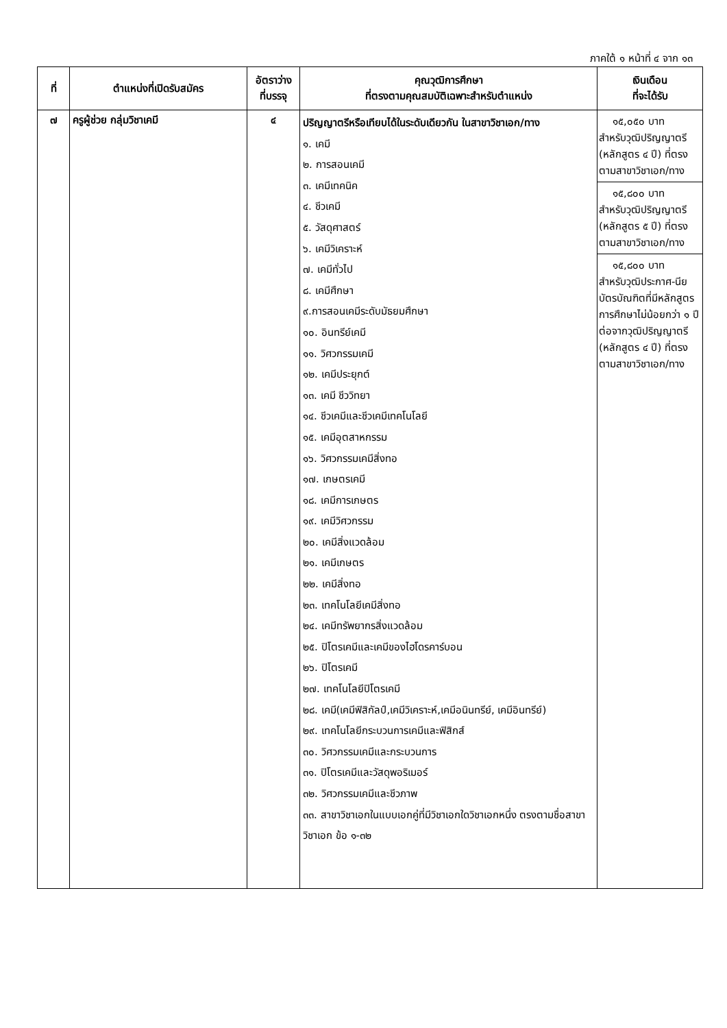ภาคใต้ ๑ หน้าที่ ๔ จาก ๑๓
| ที่ | ตำแหน่งที่เปิดรับสมัคร | อัตราว่าง ที่บรรจุ | คุณวุฒิการศึกษา ที่ตรงตามคุณสมบัติเฉพาะสำหรับตำแหน่ง | เงินเดือน ที่จะได้รับ |
| --- | --- | --- | --- | --- |
| ๗ | ครูผู้ช่วย กลุ่มวิชาเคมี | ๔ | ปริญญาตรีหรือเทียบได้ในระดับเดียวกัน ในสาขาวิชาเอก/ทาง ๑. เคมี ๒. การสอนเคมี ๓. เคมีเทคนิค ๔. ชีวเคมี ๕. วัสดุศาสตร์ ๖. เคมีวิเคราะห์ ๗. เคมีทั่วไป ๘. เคมีศึกษา ๙.การสอนเคมีระดับมัธยมศึกษา ๑๐. อินทรีย์เคมี ๑๑. วิศวกรรมเคมี ๑๒. เคมีประยุกต์ ๑๓. เคมี ชีววิทยา ๑๔. ชีวเคมีและชีวเคมีเทคโนโลยี ๑๕. เคมีอุตสาหกรรม ๑๖. วิศวกรรมเคมีสิ่งทอ ๑๗. เกษตรเคมี ๑๘. เคมีการเกษตร ๑๙. เคมีวิศวกรรม ๒๐. เคมีสิ่งแวดล้อม ๒๑. เคมีเกษตร ๒๒. เคมีสิ่งทอ ๒๓. เทคโนโลยีเคมีสิ่งทอ ๒๔. เคมีทรัพยากรสิ่งแวดล้อม ๒๕. ปิโตรเคมีและเคมีของไฮโดรคาร์บอน ๒๖. ปิโตรเคมี ๒๗. เทคโนโลยีปิโตรเคมี ๒๘. เคมี(เคมีฟิสิกัลป์,เคมีวิเคราะห์,เคมีอนินทรีย์, เคมีอินทรีย์) ๒๙. เทคโนโลยีกระบวนการเคมีและฟิสิกส์ ๓๐. วิศวกรรมเคมีและกระบวนการ ๓๑. ปิโตรเคมีและวัสดุพอริเมอร์ ๓๒. วิศวกรรมเคมีและชีวภาพ ๓๓. สาขาวิชาเอกในแบบเอกคู่ที่มีวิชาเอกใดวิชาเอกหนึ่ง ตรงตามชื่อสาขาวิชาเอก ข้อ ๑-๓๒ | ๑๕,๐๕๐ บาท สำหรับวุฒิปริญญาตรี (หลักสูตร ๔ ปี) ที่ตรงตามสาขาวิชาเอก/ทาง ๑๕,๘๐๐ บาท สำหรับวุฒิปริญญาตรี (หลักสูตร ๕ ปี) ที่ตรงตามสาขาวิชาเอก/ทาง ๑๕,๘๐๐ บาท สำหรับวุฒิประกาศ-นียบัตรบัณฑิตที่มีหลักสูตรการศึกษาไม่น้อยกว่า ๑ ปีต่อจากวุฒิปริญญาตรี (หลักสูตร ๔ ปี) ที่ตรงตามสาขาวิชาเอก/ทาง |